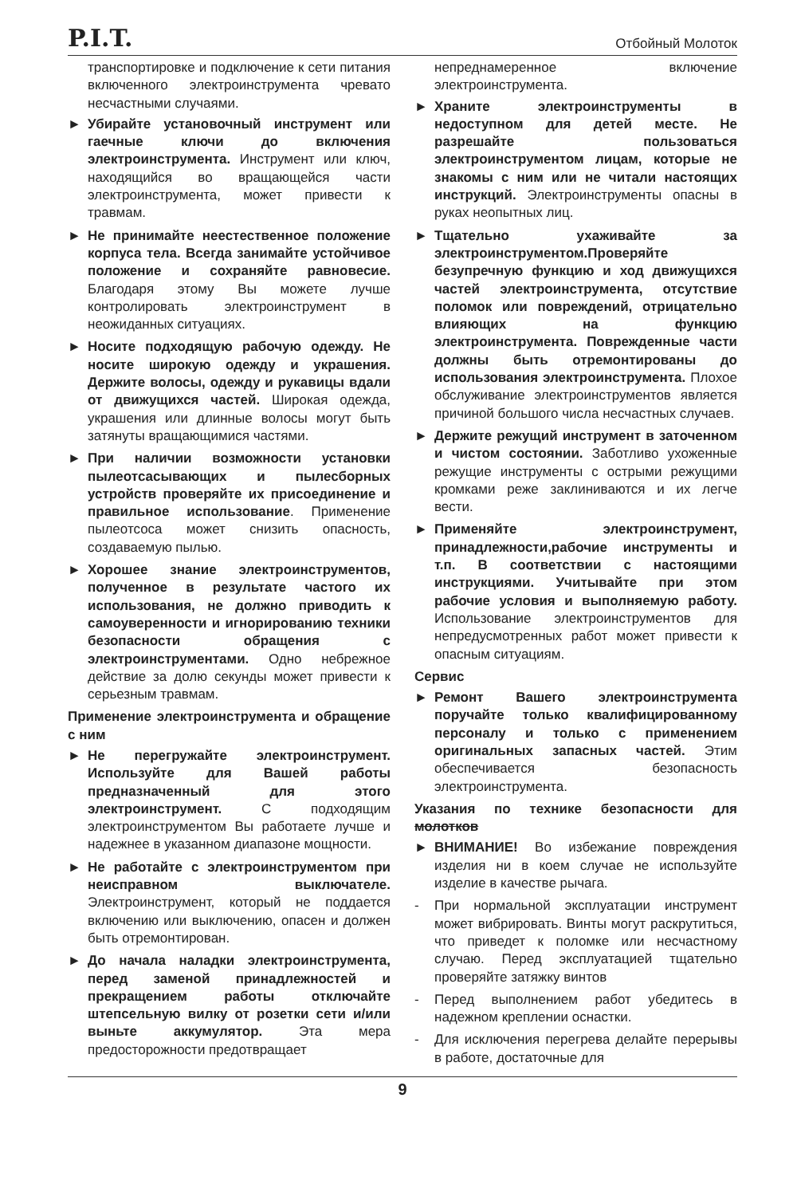P.I.T. Отбойный Молоток
транспортировке и подключение к сети питания включенного электроинструмента чревато несчастными случаями.
► Убирайте установочный инструмент или гаечные ключи до включения электроинструмента. Инструмент или ключ, находящийся во вращающейся части электроинструмента, может привести к травмам.
► Не принимайте неестественное положение корпуса тела. Всегда занимайте устойчивое положение и сохраняйте равновесие. Благодаря этому Вы можете лучше контролировать электроинструмент в неожиданных ситуациях.
► Носите подходящую рабочую одежду. Не носите широкую одежду и украшения. Держите волосы, одежду и рукавицы вдали от движущихся частей. Широкая одежда, украшения или длинные волосы могут быть затянуты вращающимися частями.
► При наличии возможности установки пылеотсасывающих и пылесборных устройств проверяйте их присоединение и правильное использование. Применение пылеотсоса может снизить опасность, создаваемую пылью.
► Хорошее знание электроинструментов, полученное в результате частого их использования, не должно приводить к самоуверенности и игнорированию техники безопасности обращения с электроинструментами. Одно небрежное действие за долю секунды может привести к серьезным травмам.
Применение электроинструмента и обращение с ним
► Не перегружайте электроинструмент. Используйте для Вашей работы предназначенный для этого электроинструмент. С подходящим электроинструментом Вы работаете лучше и надежнее в указанном диапазоне мощности.
► Не работайте с электроинструментом при неисправном выключателе. Электроинструмент, который не поддается включению или выключению, опасен и должен быть отремонтирован.
► До начала наладки электроинструмента, перед заменой принадлежностей и прекращением работы отключайте штепсельную вилку от розетки сети и/или выньте аккумулятор. Эта мера предосторожности предотвращает
непреднамеренное включение электроинструмента.
► Храните электроинструменты в недоступном для детей месте. Не разрешайте пользоваться электроинструментом лицам, которые не знакомы с ним или не читали настоящих инструкций. Электроинструменты опасны в руках неопытных лиц.
► Тщательно ухаживайте за электроинструментом.Проверяйте безупречную функцию и ход движущихся частей электроинструмента, отсутствие поломок или повреждений, отрицательно влияющих на функцию электроинструмента. Поврежденные части должны быть отремонтированы до использования электроинструмента. Плохое обслуживание электроинструментов является причиной большого числа несчастных случаев.
► Держите режущий инструмент в заточенном и чистом состоянии. Заботливо ухоженные режущие инструменты с острыми режущими кромками реже заклиниваются и их легче вести.
► Применяйте электроинструмент, принадлежности,рабочие инструменты и т.п. В соответствии с настоящими инструкциями. Учитывайте при этом рабочие условия и выполняемую работу. Использование электроинструментов для непредусмотренных работ может привести к опасным ситуациям.
Сервис
► Ремонт Вашего электроинструмента поручайте только квалифицированному персоналу и только с применением оригинальных запасных частей. Этим обеспечивается безопасность электроинструмента.
Указания по технике безопасности для молотков
► ВНИМАНИЕ! Во избежание повреждения изделия ни в коем случае не используйте изделие в качестве рычага.
- При нормальной эксплуатации инструмент может вибрировать. Винты могут раскрутиться, что приведет к поломке или несчастному случаю. Перед эксплуатацией тщательно проверяйте затяжку винтов
- Перед выполнением работ убедитесь в надежном креплении оснастки.
- Для исключения перегрева делайте перерывы в работе, достаточные для
9